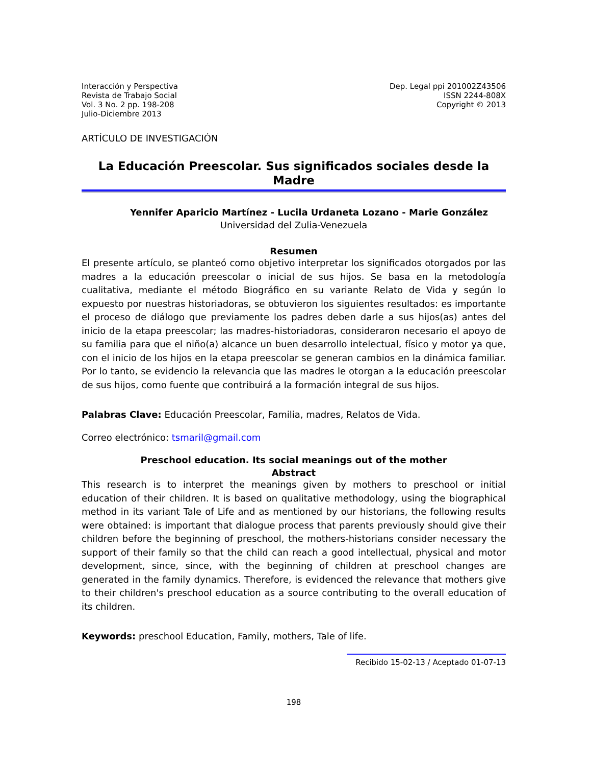Interacción y Perspectiva
Revista de Trabajo Social
Vol. 3 No. 2 pp. 198-208
Julio-Diciembre 2013
Dep. Legal ppi 201002Z43506
ISSN 2244-808X
Copyright © 2013
ARTÍCULO DE INVESTIGACIÓN
La Educación Preescolar. Sus significados sociales desde la Madre
Yennifer Aparicio Martínez - Lucila Urdaneta Lozano - Marie González
Universidad del Zulia-Venezuela
Resumen
El presente artículo, se planteó como objetivo interpretar los significados otorgados por las madres a la educación preescolar o inicial de sus hijos. Se basa en la metodología cualitativa, mediante el método Biográfico en su variante Relato de Vida y según lo expuesto por nuestras historiadoras, se obtuvieron los siguientes resultados: es importante el proceso de diálogo que previamente los padres deben darle a sus hijos(as) antes del inicio de la etapa preescolar; las madres-historiadoras, consideraron necesario el apoyo de su familia para que el niño(a) alcance un buen desarrollo intelectual, físico y motor ya que, con el inicio de los hijos en la etapa preescolar se generan cambios en la dinámica familiar. Por lo tanto, se evidencio la relevancia que las madres le otorgan a la educación preescolar de sus hijos, como fuente que contribuirá a la formación integral de sus hijos.
Palabras Clave: Educación Preescolar, Familia, madres, Relatos de Vida.
Correo electrónico: tsmaril@gmail.com
Preschool education. Its social meanings out of the mother
Abstract
This research is to interpret the meanings given by mothers to preschool or initial education of their children. It is based on qualitative methodology, using the biographical method in its variant Tale of Life and as mentioned by our historians, the following results were obtained: is important that dialogue process that parents previously should give their children before the beginning of preschool, the mothers-historians consider necessary the support of their family so that the child can reach a good intellectual, physical and motor development, since, since, with the beginning of children at preschool changes are generated in the family dynamics. Therefore, is evidenced the relevance that mothers give to their children's preschool education as a source contributing to the overall education of its children.
Keywords: preschool Education, Family, mothers, Tale of life.
Recibido 15-02-13 / Aceptado 01-07-13
198